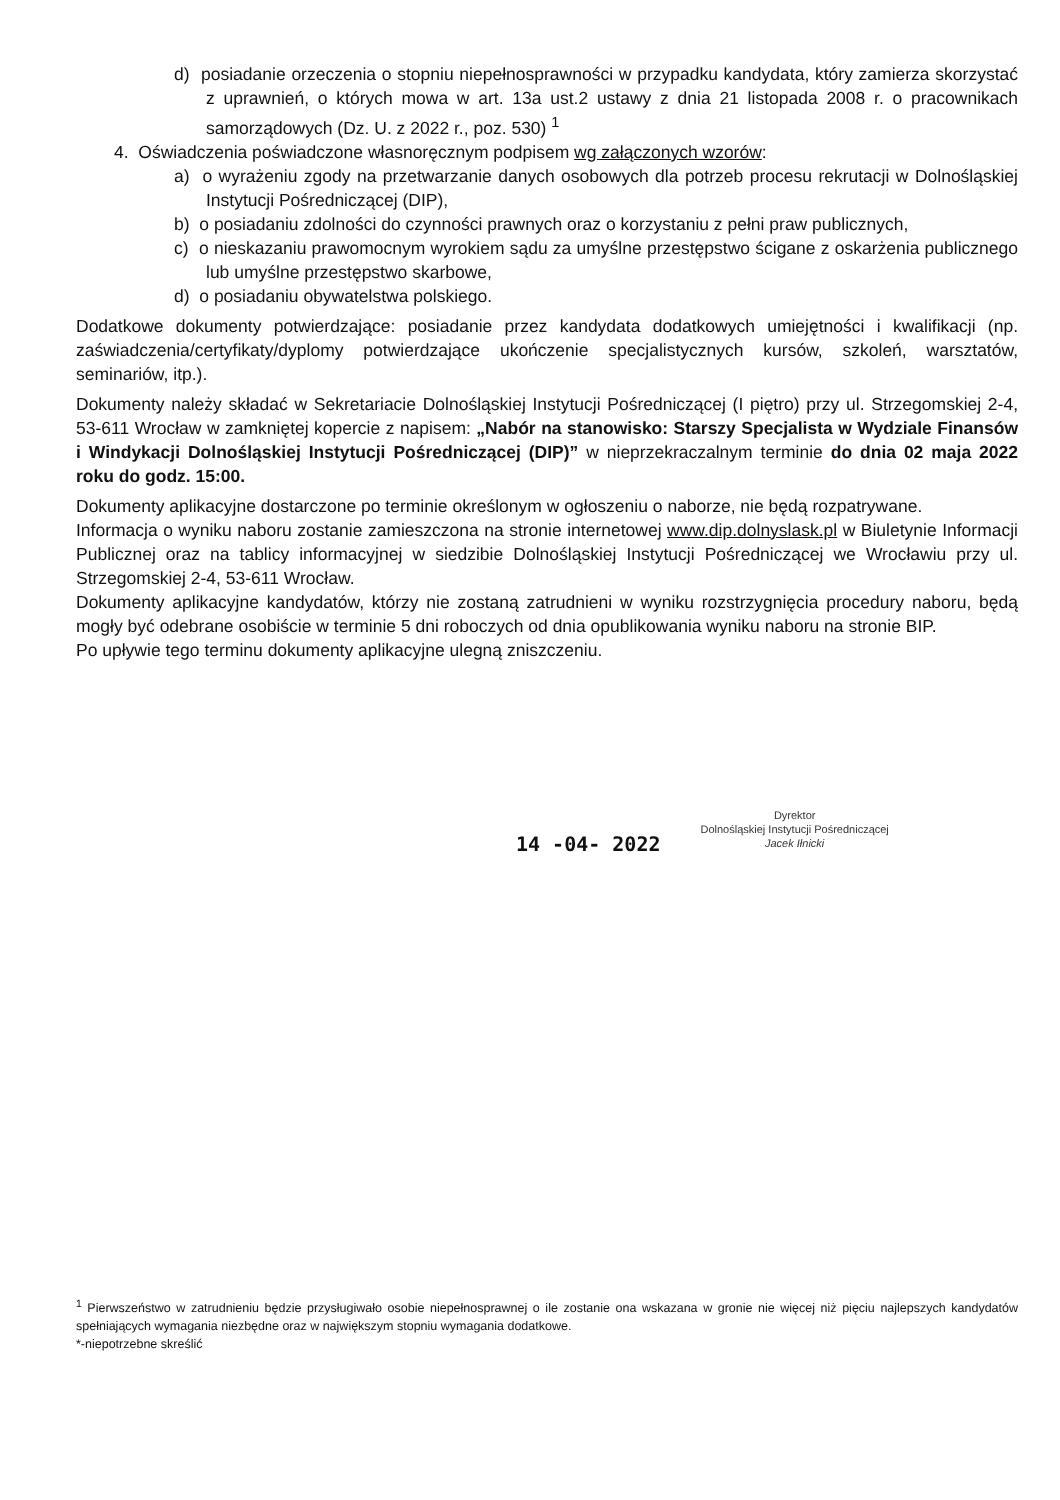d) posiadanie orzeczenia o stopniu niepełnosprawności w przypadku kandydata, który zamierza skorzystać z uprawnień, o których mowa w art. 13a ust.2 ustawy z dnia 21 listopada 2008 r. o pracownikach samorządowych (Dz. U. z 2022 r., poz. 530) <sup>1</sup>
4. Oświadczenia poświadczone własnoręcznym podpisem wg załączonych wzorów:
a) o wyrażeniu zgody na przetwarzanie danych osobowych dla potrzeb procesu rekrutacji w Dolnośląskiej Instytucji Pośredniczącej (DIP),
b) o posiadaniu zdolności do czynności prawnych oraz o korzystaniu z pełni praw publicznych,
c) o nieskazaniu prawomocnym wyrokiem sądu za umyślne przestępstwo ścigane z oskarżenia publicznego lub umyślne przestępstwo skarbowe,
d) o posiadaniu obywatelstwa polskiego.
Dodatkowe dokumenty potwierdzające: posiadanie przez kandydata dodatkowych umiejętności i kwalifikacji (np. zaświadczenia/certyfikaty/dyplomy potwierdzające ukończenie specjalistycznych kursów, szkoleń, warsztatów, seminariów, itp.).
Dokumenty należy składać w Sekretariacie Dolnośląskiej Instytucji Pośredniczącej (I piętro) przy ul. Strzegomskiej 2-4, 53-611 Wrocław w zamkniętej kopercie z napisem: „Nabór na stanowisko: Starszy Specjalista w Wydziale Finansów i Windykacji Dolnośląskiej Instytucji Pośredniczącej (DIP)” w nieprzekraczalnym terminie do dnia 02 maja 2022 roku do godz. 15:00.
Dokumenty aplikacyjne dostarczone po terminie określonym w ogłoszeniu o naborze, nie będą rozpatrywane.
Informacja o wyniku naboru zostanie zamieszczona na stronie internetowej www.dip.dolnyslask.pl w Biuletynie Informacji Publicznej oraz na tablicy informacyjnej w siedzibie Dolnośląskiej Instytucji Pośredniczącej we Wrocławiu przy ul. Strzegomskiej 2-4, 53-611 Wrocław.
Dokumenty aplikacyjne kandydatów, którzy nie zostaną zatrudnieni w wyniku rozstrzygnięcia procedury naboru, będą mogły być odebrane osobiście w terminie 5 dni roboczych od dnia opublikowania wyniku naboru na stronie BIP.
Po upływie tego terminu dokumenty aplikacyjne ulegną zniszczeniu.
14 -04- 2022
Dyrektor
Dolnośląskiej Instytucji Pośredniczącej
Jacek Iłnicki
<sup>1</sup> Pierwszeństwo w zatrudnieniu będzie przysługiwało osobie niepełnosprawnej o ile zostanie ona wskazana w gronie nie więcej niż pięciu najlepszych kandydatów spełniających wymagania niezbędne oraz w największym stopniu wymagania dodatkowe.
*-niepotrzebne skreślić